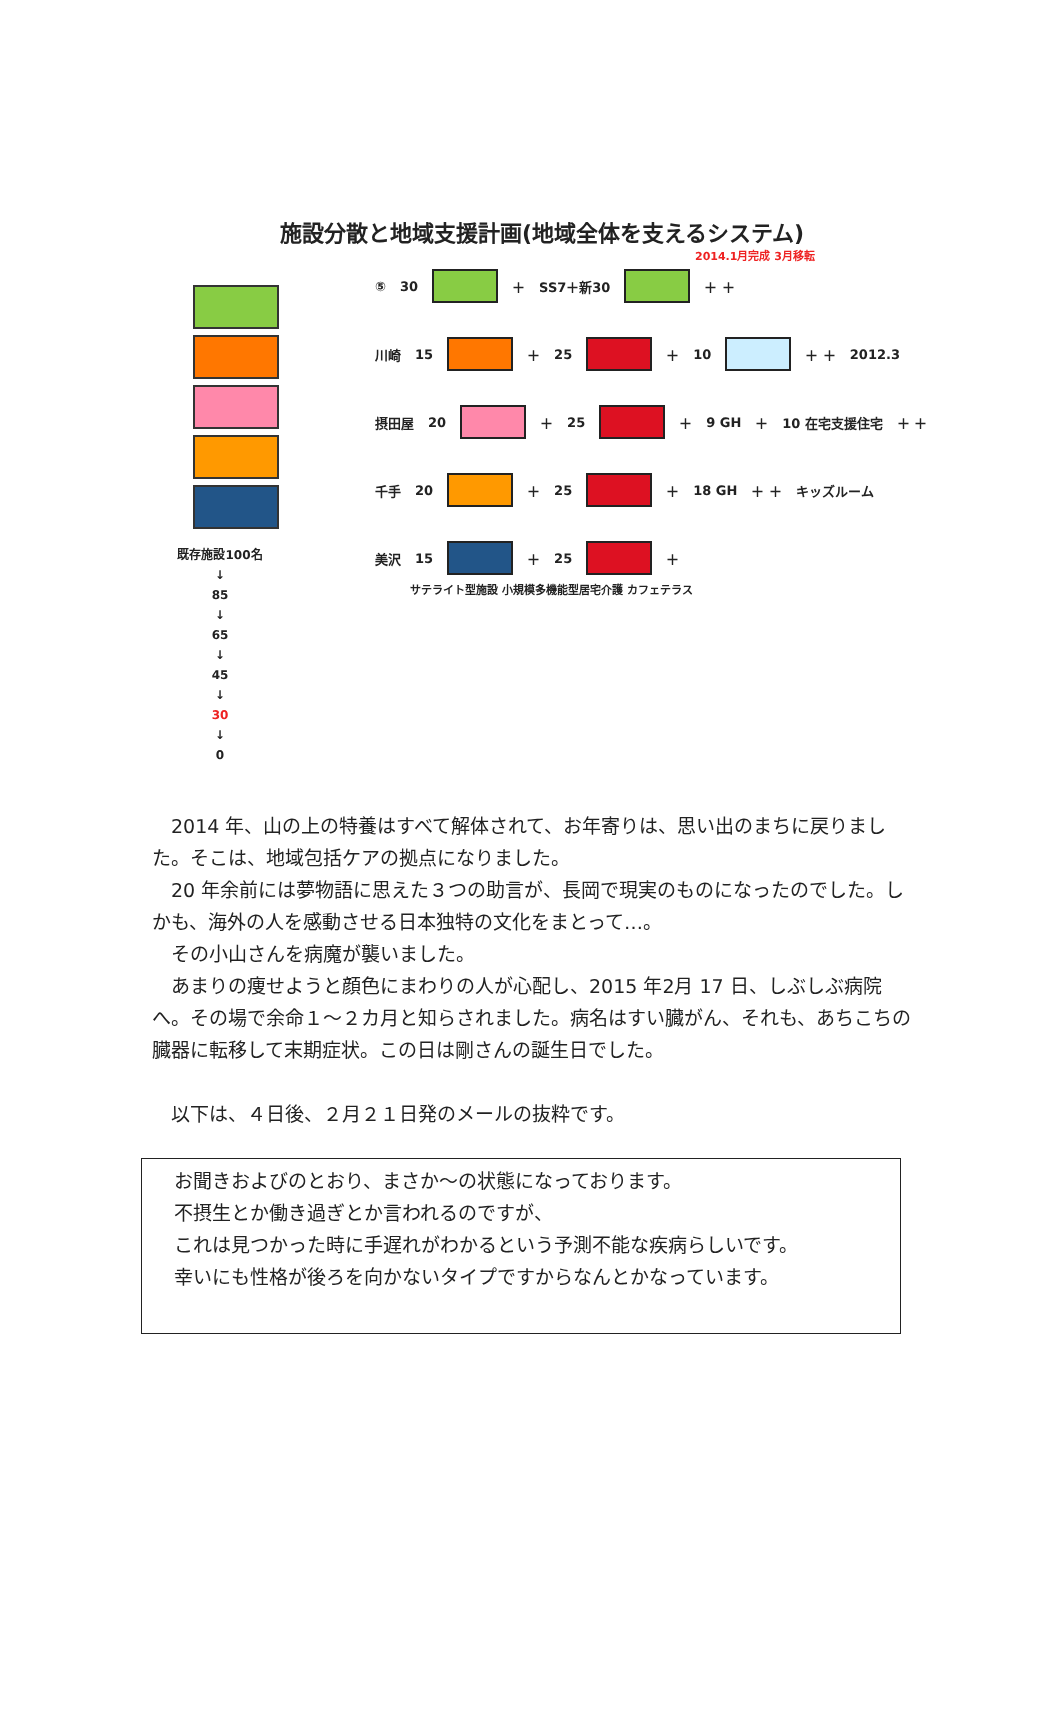施設分散と地域支援計画(地域全体を支えるシステム)
既存施設100名
↓
85
↓
65
↓
45
↓
30
↓
0
2014.1月完成 3月移転
⑤ 30
＋ SS7＋新30
＋ ＋
川崎 15
＋ 25
＋ 10
＋ ＋ 2012.3
摂田屋 20
＋ 25
＋ 9 GH ＋ 10 在宅支援住宅 ＋ ＋
千手 20
＋ 25
＋ 18 GH ＋ ＋ キッズルーム
美沢 15
＋ 25
＋
サテライト型施設 小規模多機能型居宅介護 カフェテラス
　2014 年、山の上の特養はすべて解体されて、お年寄りは、思い出のまちに戻りました。そこは、地域包括ケアの拠点になりました。
　20 年余前には夢物語に思えた３つの助言が、長岡で現実のものになったのでした。しかも、海外の人を感動させる日本独特の文化をまとって…。
　その小山さんを病魔が襲いました。
　あまりの痩せようと顔色にまわりの人が心配し、2015 年2月 17 日、しぶしぶ病院へ。その場で余命１～２カ月と知らされました。病名はすい臓がん、それも、あちこちの臓器に転移して末期症状。この日は剛さんの誕生日でした。
　以下は、４日後、２月２１日発のメールの抜粋です。
お聞きおよびのとおり、まさか～の状態になっております。
不摂生とか働き過ぎとか言われるのですが、
これは見つかった時に手遅れがわかるという予測不能な疾病らしいです。
幸いにも性格が後ろを向かないタイプですからなんとかなっています。